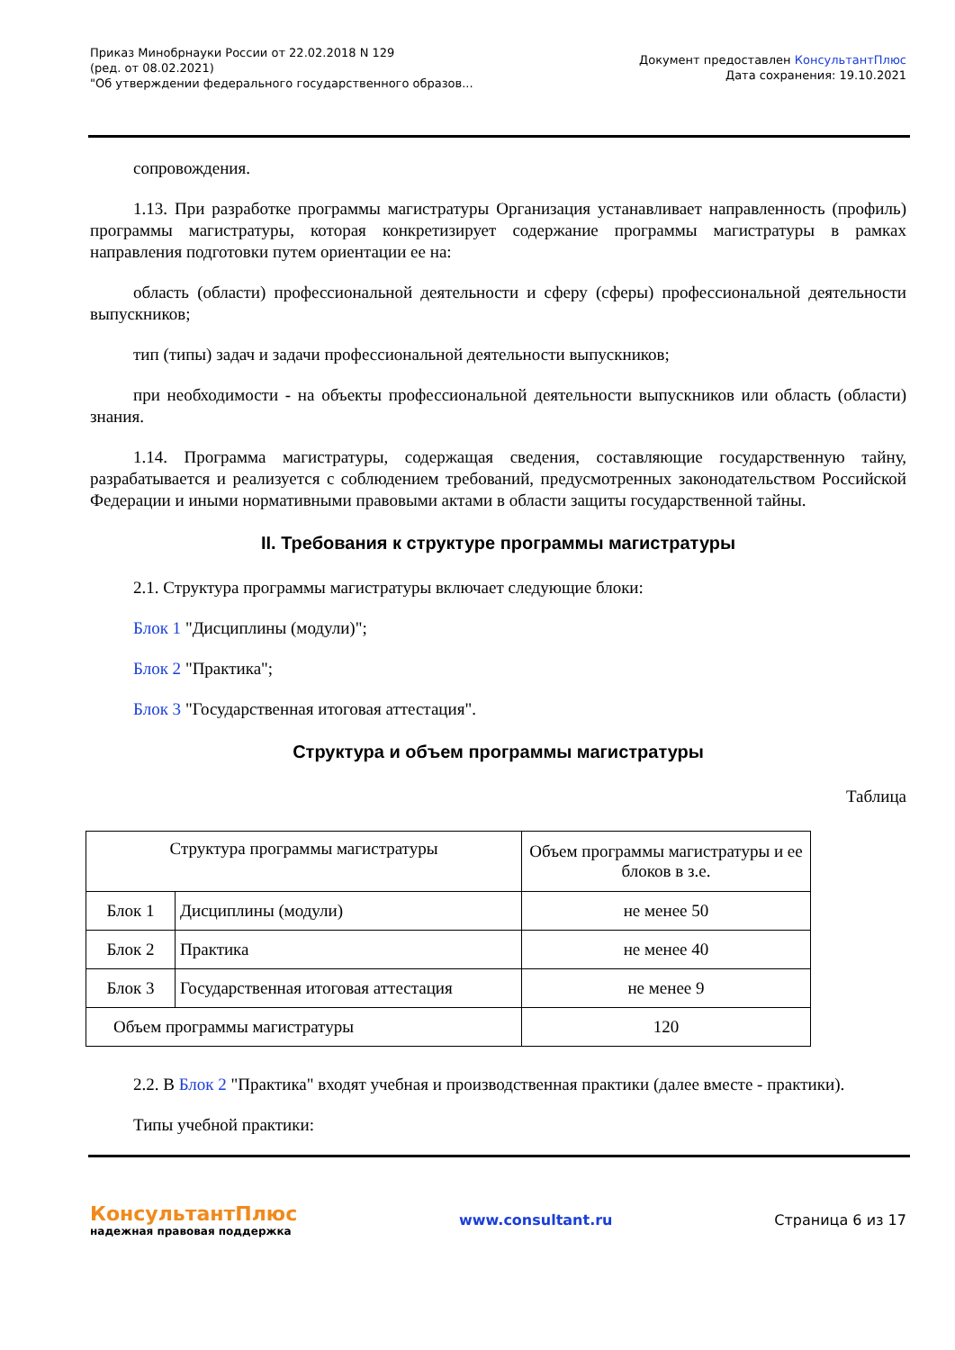Приказ Минобрнауки России от 22.02.2018 N 129
(ред. от 08.02.2021)
"Об утверждении федерального государственного образов...
Документ предоставлен КонсультантПлюс
Дата сохранения: 19.10.2021
сопровождения.
1.13. При разработке программы магистратуры Организация устанавливает направленность (профиль) программы магистратуры, которая конкретизирует содержание программы магистратуры в рамках направления подготовки путем ориентации ее на:
область (области) профессиональной деятельности и сферу (сферы) профессиональной деятельности выпускников;
тип (типы) задач и задачи профессиональной деятельности выпускников;
при необходимости - на объекты профессиональной деятельности выпускников или область (области) знания.
1.14. Программа магистратуры, содержащая сведения, составляющие государственную тайну, разрабатывается и реализуется с соблюдением требований, предусмотренных законодательством Российской Федерации и иными нормативными правовыми актами в области защиты государственной тайны.
II. Требования к структуре программы магистратуры
2.1. Структура программы магистратуры включает следующие блоки:
Блок 1 "Дисциплины (модули)";
Блок 2 "Практика";
Блок 3 "Государственная итоговая аттестация".
Структура и объем программы магистратуры
Таблица
| Структура программы магистратуры | | Объем программы магистратуры и ее блоков в з.е. |
| --- | --- | --- |
| Блок 1 | Дисциплины (модули) | не менее 50 |
| Блок 2 | Практика | не менее 40 |
| Блок 3 | Государственная итоговая аттестация | не менее 9 |
| Объем программы магистратуры | | 120 |
2.2. В Блок 2 "Практика" входят учебная и производственная практики (далее вместе - практики).
Типы учебной практики:
КонсультантПлюс
надежная правовая поддержка
www.consultant.ru Страница 6 из 17